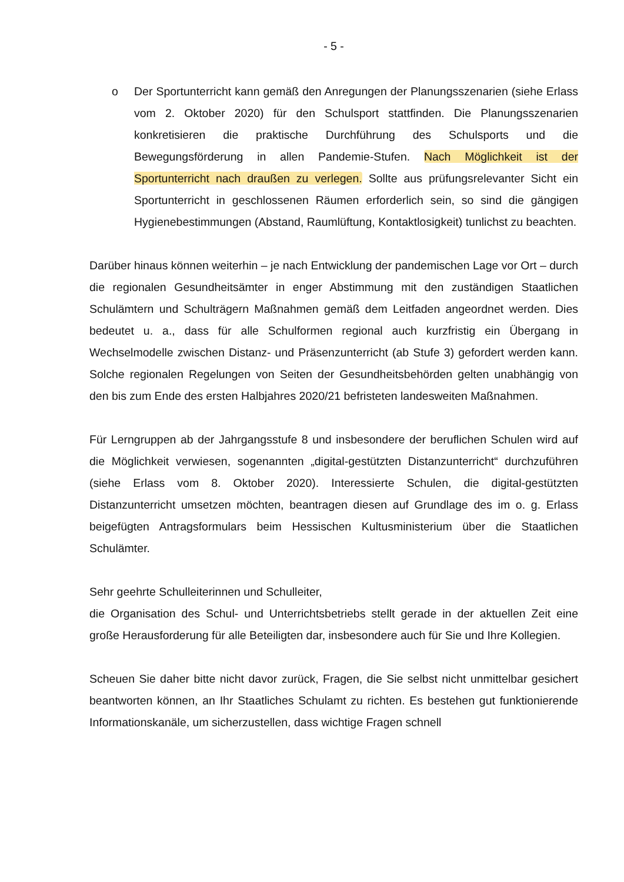- 5 -
o Der Sportunterricht kann gemäß den Anregungen der Planungsszenarien (siehe Erlass vom 2. Oktober 2020) für den Schulsport stattfinden. Die Planungsszenarien konkretisieren die praktische Durchführung des Schulsports und die Bewegungsförderung in allen Pandemie-Stufen. Nach Möglichkeit ist der Sportunterricht nach draußen zu verlegen. Sollte aus prüfungsrelevanter Sicht ein Sportunterricht in geschlossenen Räumen erforderlich sein, so sind die gängigen Hygienebestimmungen (Abstand, Raumlüftung, Kontaktlosigkeit) tunlichst zu beachten.
Darüber hinaus können weiterhin – je nach Entwicklung der pandemischen Lage vor Ort – durch die regionalen Gesundheitsämter in enger Abstimmung mit den zuständigen Staatlichen Schulämtern und Schulträgern Maßnahmen gemäß dem Leitfaden angeordnet werden. Dies bedeutet u. a., dass für alle Schulformen regional auch kurzfristig ein Übergang in Wechselmodelle zwischen Distanz- und Präsenzunterricht (ab Stufe 3) gefordert werden kann. Solche regionalen Regelungen von Seiten der Gesundheitsbehörden gelten unabhängig von den bis zum Ende des ersten Halbjahres 2020/21 befristeten landesweiten Maßnahmen.
Für Lerngruppen ab der Jahrgangsstufe 8 und insbesondere der beruflichen Schulen wird auf die Möglichkeit verwiesen, sogenannten „digital-gestützten Distanzunterricht“ durchzuführen (siehe Erlass vom 8. Oktober 2020). Interessierte Schulen, die digital-gestützten Distanzunterricht umsetzen möchten, beantragen diesen auf Grundlage des im o. g. Erlass beigefügten Antragsformulars beim Hessischen Kultusministerium über die Staatlichen Schulämter.
Sehr geehrte Schulleiterinnen und Schulleiter,
die Organisation des Schul- und Unterrichtsbetriebs stellt gerade in der aktuellen Zeit eine große Herausforderung für alle Beteiligten dar, insbesondere auch für Sie und Ihre Kollegien.
Scheuen Sie daher bitte nicht davor zurück, Fragen, die Sie selbst nicht unmittelbar gesichert beantworten können, an Ihr Staatliches Schulamt zu richten. Es bestehen gut funktionierende Informationskanäle, um sicherzustellen, dass wichtige Fragen schnell